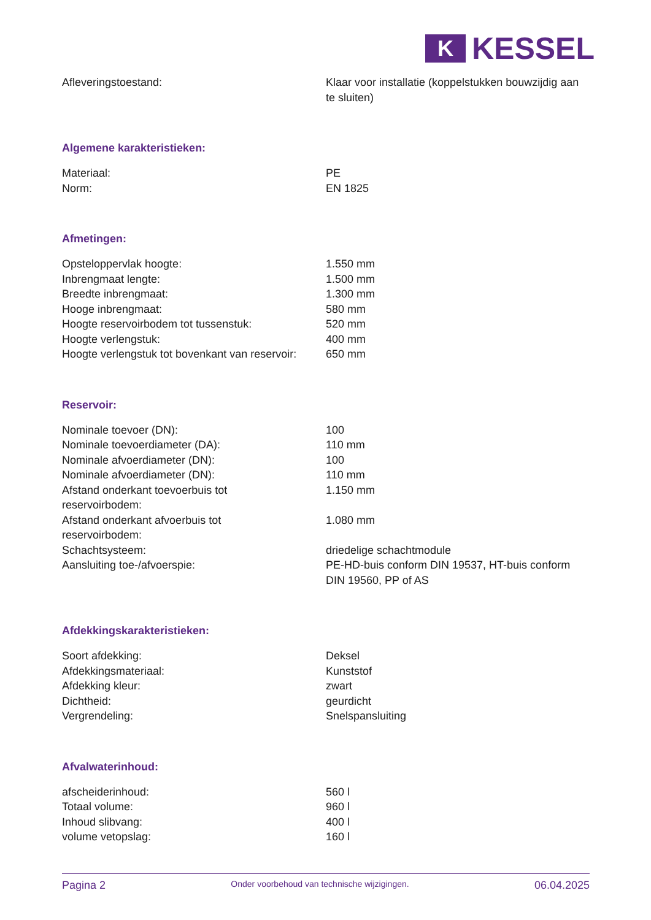K
KESSEL
| Afleveringstoestand: | Klaar voor installatie (koppelstukken bouwzijdig aan te sluiten) |
Algemene karakteristieken:
| Materiaal: | PE |
| Norm: | EN 1825 |
Afmetingen:
| Opsteloppervlak hoogte: | 1.550 mm |
| Inbrengmaat lengte: | 1.500 mm |
| Breedte inbrengmaat: | 1.300 mm |
| Hooge inbrengmaat: | 580 mm |
| Hoogte reservoirbodem tot tussenstuk: | 520 mm |
| Hoogte verlengstuk: | 400 mm |
| Hoogte verlengstuk tot bovenkant van reservoir: | 650 mm |
Reservoir:
| Nominale toevoer (DN): | 100 |
| Nominale toevoerdiameter (DA): | 110 mm |
| Nominale afvoerdiameter (DN): | 100 |
| Nominale afvoerdiameter (DN): | 110 mm |
| Afstand onderkant toevoerbuis tot reservoirbodem: | 1.150 mm |
| Afstand onderkant afvoerbuis tot reservoirbodem: | 1.080 mm |
| Schachtsysteem: | driedelige schachtmodule |
| Aansluiting toe-/afvoerspie: | PE-HD-buis conform DIN 19537, HT-buis conform DIN 19560, PP of AS |
Afdekkingskarakteristieken:
| Soort afdekking: | Deksel |
| Afdekkingsmateriaal: | Kunststof |
| Afdekking kleur: | zwart |
| Dichtheid: | geurdicht |
| Vergrendeling: | Snelspansluiting |
Afvalwaterinhoud:
| afscheiderinhoud: | 560 l |
| Totaal volume: | 960 l |
| Inhoud slibvang: | 400 l |
| volume vetopslag: | 160 l |
Pagina 2 Onder voorbehoud van technische wijzigingen. 06.04.2025